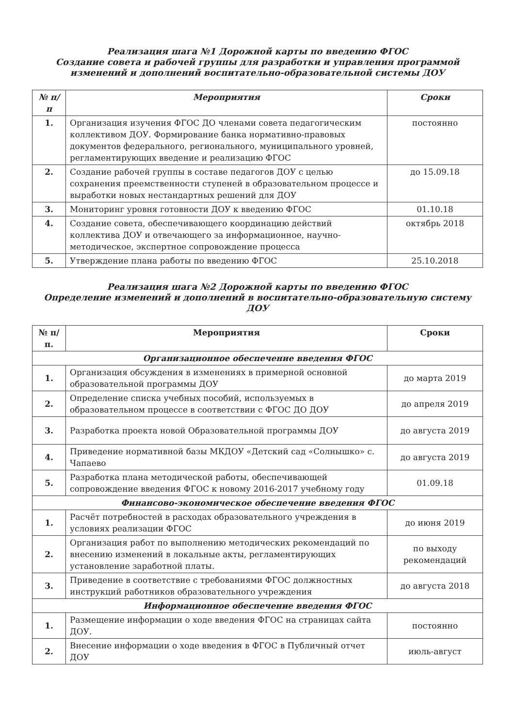Реализация шага №1 Дорожной карты по введению ФГОС
Создание совета и рабочей группы для разработки и управления программой изменений и дополнений воспитательно-образовательной системы ДОУ
| № п/п | Мероприятия | Сроки |
| --- | --- | --- |
| 1. | Организация изучения ФГОС ДО членами совета педагогическим коллективом ДОУ. Формирование банка нормативно-правовых документов федерального, регионального, муниципального уровней, регламентирующих введение и реализацию ФГОС | постоянно |
| 2. | Создание рабочей группы в составе педагогов ДОУ с целью сохранения преемственности ступеней в образовательном процессе и выработки новых нестандартных решений для ДОУ | до 15.09.18 |
| 3. | Мониторинг уровня готовности ДОУ к введению ФГОС | 01.10.18 |
| 4. | Создание совета, обеспечивающего координацию действий коллектива ДОУ и отвечающего за информационное, научно-методическое, экспертное сопровождение процесса | октябрь 2018 |
| 5. | Утверждение плана работы по введению ФГОС | 25.10.2018 |
Реализация шага №2 Дорожной карты по введению ФГОС
Определение изменений и дополнений в воспитательно-образовательную систему ДОУ
| № п/ п. | Мероприятия | Сроки |
| --- | --- | --- |
| Организационное обеспечение введения ФГОС | | |
| 1. | Организация обсуждения в изменениях в примерной основной образовательной программы ДОУ | до марта 2019 |
| 2. | Определение списка учебных пособий, используемых в образовательном процессе в соответствии с ФГОС ДО ДОУ | до апреля 2019 |
| 3. | Разработка проекта новой Образовательной программы ДОУ | до августа 2019 |
| 4. | Приведение нормативной базы МКДОУ «Детский сад «Солнышко» с. Чапаево | до августа 2019 |
| 5. | Разработка плана методической работы, обеспечивающей сопровождение введения ФГОС к новому 2016-2017 учебному году | 01.09.18 |
| Финансово-экономическое обеспечение введения ФГОС | | |
| 1. | Расчёт потребностей в расходах образовательного учреждения в условиях реализации ФГОС | до июня 2019 |
| 2. | Организация работ по выполнению методических рекомендаций по внесению изменений в локальные акты, регламентирующих установление заработной платы. | по выходу рекомендаций |
| 3. | Приведение в соответствие с требованиями ФГОС должностных инструкций работников образовательного учреждения | до августа 2018 |
| Информационное обеспечение введения ФГОС | | |
| 1. | Размещение информации о ходе введения ФГОС на страницах сайта ДОУ. | постоянно |
| 2. | Внесение информации о ходе введения в ФГОС в Публичный отчет ДОУ | июль-август |